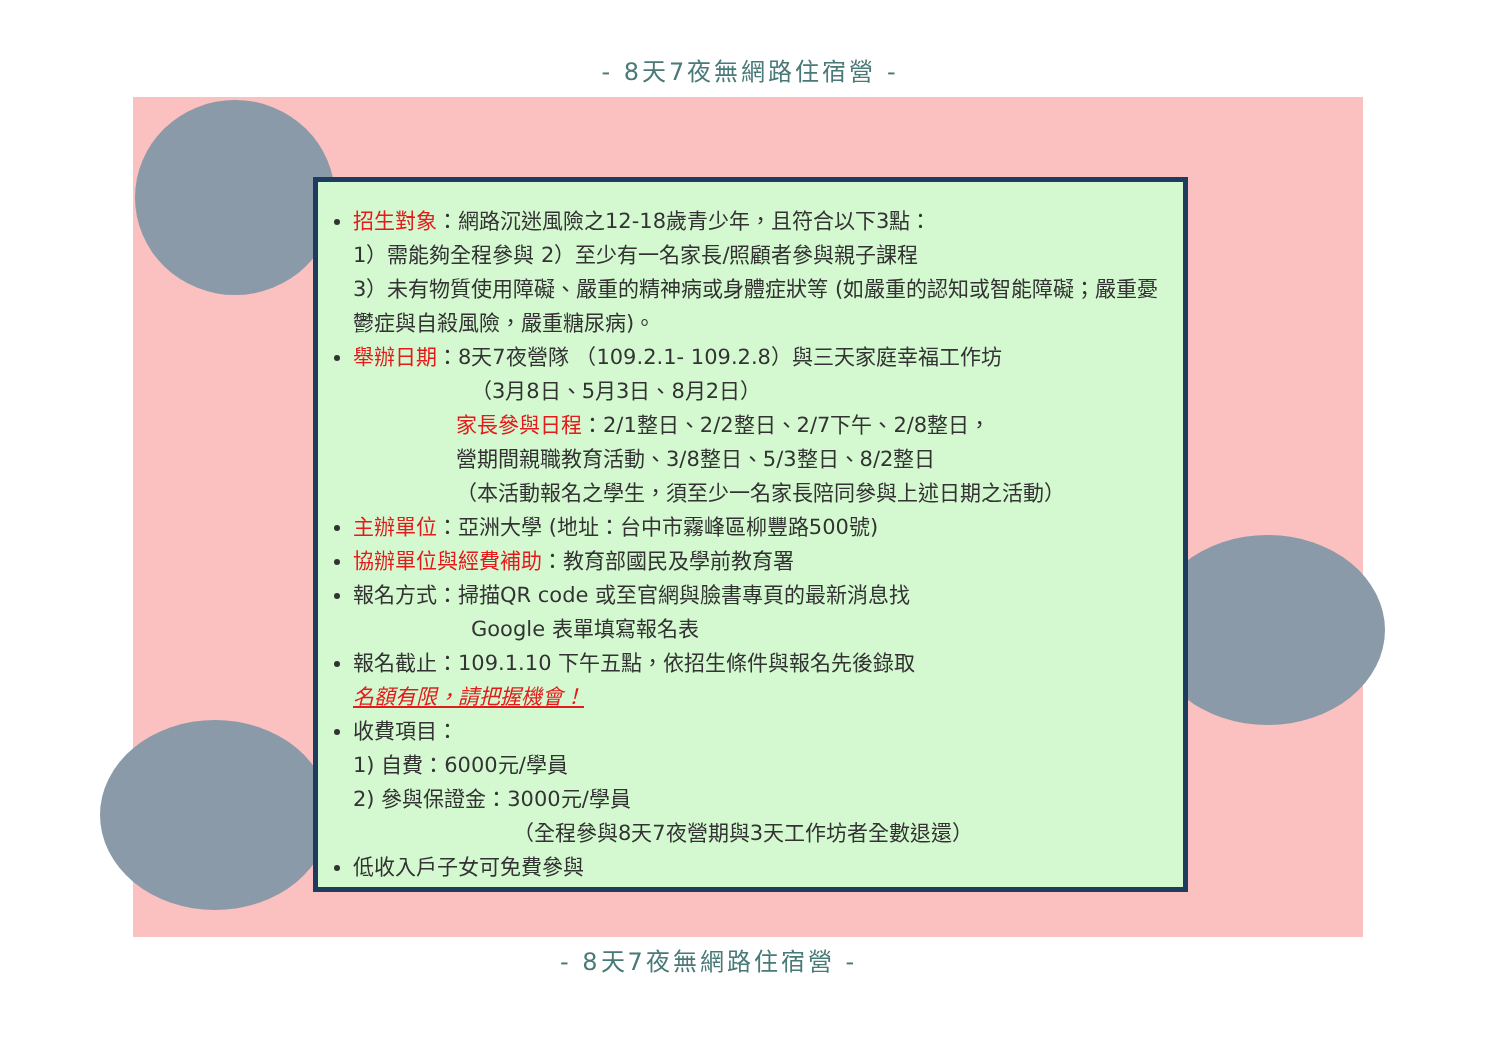- 8天7夜無網路住宿營 -
招生對象：網路沉迷風險之12-18歲青少年，且符合以下3點：
1）需能夠全程參與 2）至少有一名家長/照顧者參與親子課程
3）未有物質使用障礙、嚴重的精神病或身體症狀等 (如嚴重的認知或智能障礙；嚴重憂鬱症與自殺風險，嚴重糖尿病)。
舉辦日期：8天7夜營隊 （109.2.1- 109.2.8）與三天家庭幸福工作坊
（3月8日、5月3日、8月2日）
家長參與日程：2/1整日、2/2整日、2/7下午、2/8整日，
營期間親職教育活動、3/8整日、5/3整日、8/2整日
（本活動報名之學生，須至少一名家長陪同參與上述日期之活動）
主辦單位：亞洲大學 (地址：台中市霧峰區柳豐路500號)
協辦單位與經費補助：教育部國民及學前教育署
報名方式：掃描QR code 或至官網與臉書專頁的最新消息找
Google 表單填寫報名表
報名截止：109.1.10 下午五點，依招生條件與報名先後錄取
名額有限，請把握機會！
收費項目：
1) 自費：6000元/學員
2) 參與保證金：3000元/學員
（全程參與8天7夜營期與3天工作坊者全數退還）
低收入戶子女可免費參與
- 8天7夜無網路住宿營 -